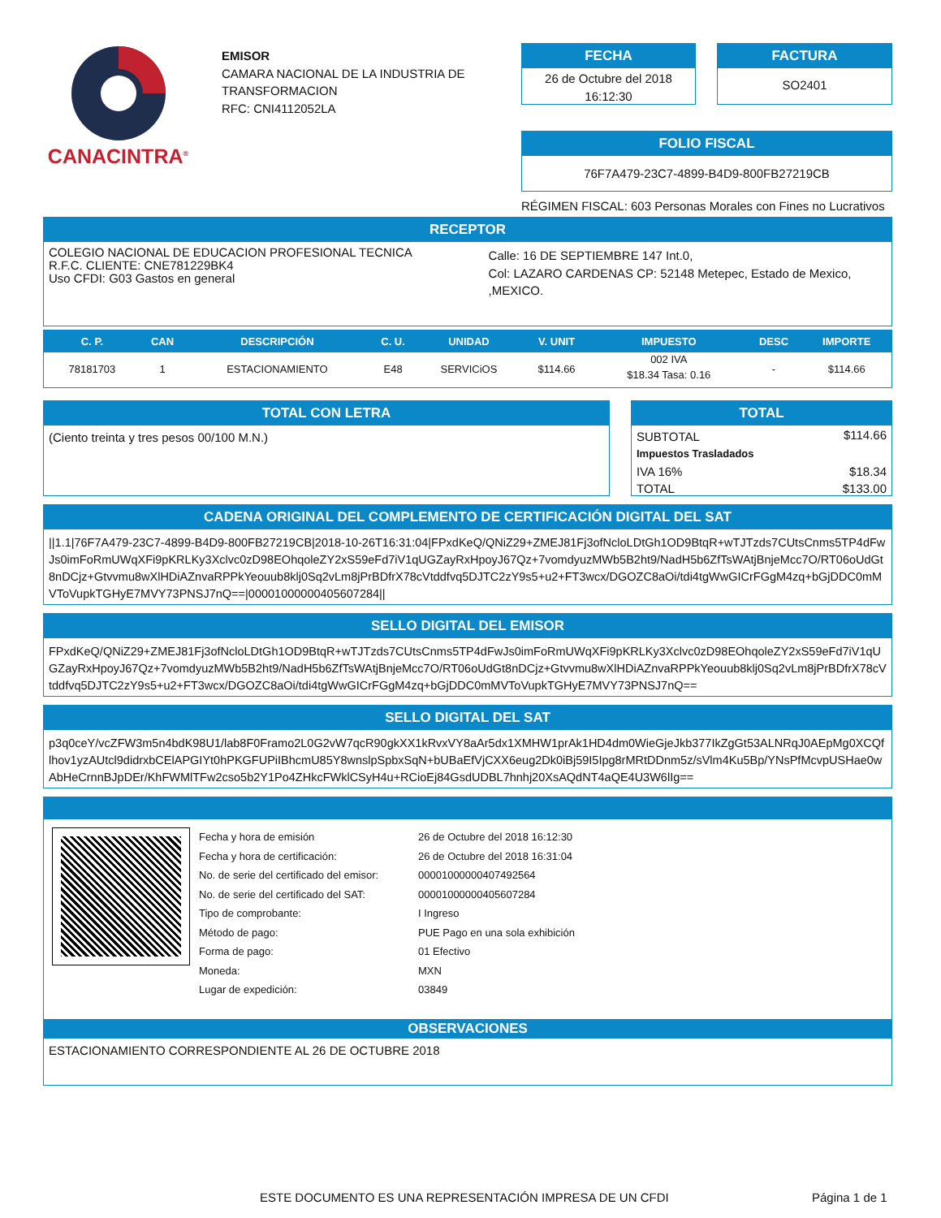CANACINTRA<sup>®</sup>
EMISOR
CAMARA NACIONAL DE LA INDUSTRIA DE
TRANSFORMACION
RFC: CNI4112052LA
FECHA
26 de Octubre del 2018
16:12:30
FACTURA
SO2401
FOLIO FISCAL
76F7A479-23C7-4899-B4D9-800FB27219CB
RÉGIMEN FISCAL: 603 Personas Morales con Fines no Lucrativos
RECEPTOR
COLEGIO NACIONAL DE EDUCACION PROFESIONAL TECNICA
R.F.C. CLIENTE: CNE781229BK4
Uso CFDI: G03 Gastos en general
Calle: 16 DE SEPTIEMBRE 147 Int.0,
Col: LAZARO CARDENAS CP: 52148 Metepec, Estado de Mexico, ,MEXICO.
| C. P. | CAN | DESCRIPCIÓN | C. U. | UNIDAD | V. UNIT | IMPUESTO | DESC | IMPORTE |
| --- | --- | --- | --- | --- | --- | --- | --- | --- |
| 78181703 | 1 | ESTACIONAMIENTO | E48 | SERVICiOS | $114.66 | 002 IVA $18.34 Tasa: 0.16 | - | $114.66 |
TOTAL CON LETRA
(Ciento treinta y tres pesos 00/100 M.N.)
TOTAL
| SUBTOTAL | $114.66 |
| Impuestos Trasladados | |
| IVA 16% | $18.34 |
| TOTAL | $133.00 |
CADENA ORIGINAL DEL COMPLEMENTO DE CERTIFICACIÓN DIGITAL DEL SAT
||1.1|76F7A479-23C7-4899-B4D9-800FB27219CB|2018-10-26T16:31:04|FPxdKeQ/QNiZ29+ZMEJ81Fj3ofNcloLDtGh1OD9BtqR+wTJTzds7CUtsCnms5TP4dFwJs0imFoRmUWqXFi9pKRLKy3Xclvc0zD98EOhqoleZY2xS59eFd7iV1qUGZayRxHpoyJ67Qz+7vomdyuzMWb5B2ht9/NadH5b6ZfTsWAtjBnjeMcc7O/RT06oUdGt8nDCjz+Gtvvmu8wXlHDiAZnvaRPPkYeouub8klj0Sq2vLm8jPrBDfrX78cVtddfvq5DJTC2zY9s5+u2+FT3wcx/DGOZC8aOi/tdi4tgWwGICrFGgM4zq+bGjDDC0mMVToVupkTGHyE7MVY73PNSJ7nQ==|00001000000405607284||
SELLO DIGITAL DEL EMISOR
FPxdKeQ/QNiZ29+ZMEJ81Fj3ofNcloLDtGh1OD9BtqR+wTJTzds7CUtsCnms5TP4dFwJs0imFoRmUWqXFi9pKRLKy3Xclvc0zD98EOhqoleZY2xS59eFd7iV1qUGZayRxHpoyJ67Qz+7vomdyuzMWb5B2ht9/NadH5b6ZfTsWAtjBnjeMcc7O/RT06oUdGt8nDCjz+Gtvvmu8wXlHDiAZnvaRPPkYeouub8klj0Sq2vLm8jPrBDfrX78cVtddfvq5DJTC2zY9s5+u2+FT3wcx/DGOZC8aOi/tdi4tgWwGICrFGgM4zq+bGjDDC0mMVToVupkTGHyE7MVY73PNSJ7nQ==
SELLO DIGITAL DEL SAT
p3q0ceY/vcZFW3m5n4bdK98U1/lab8F0Framo2L0G2vW7qcR90gkXX1kRvxVY8aAr5dx1XMHW1prAk1HD4dm0WieGjeJkb377IkZgGt53ALNRqJ0AEpMg0XCQflhov1yzAUtcl9didrxbCElAPGIYt0hPKGFUPiIBhcmU85Y8wnslpSpbxSqN+bUBaEfVjCXX6eug2Dk0iBj59I5Ipg8rMRtDDnm5z/sVlm4Ku5Bp/YNsPfMcvpUSHae0wAbHeCrnnBJpDEr/KhFWMlTFw2cso5b2Y1Po4ZHkcFWklCSyH4u+RCioEj84GsdUDBL7hnhj20XsAQdNT4aQE4U3W6lIg==
| Fecha y hora de emisión | 26 de Octubre del 2018 16:12:30 |
| Fecha y hora de certificación: | 26 de Octubre del 2018 16:31:04 |
| No. de serie del certificado del emisor: | 00001000000407492564 |
| No. de serie del certificado del SAT: | 00001000000405607284 |
| Tipo de comprobante: | I Ingreso |
| Método de pago: | PUE Pago en una sola exhibición |
| Forma de pago: | 01 Efectivo |
| Moneda: | MXN |
| Lugar de expedición: | 03849 |
OBSERVACIONES
ESTACIONAMIENTO CORRESPONDIENTE AL 26 DE OCTUBRE 2018
ESTE DOCUMENTO ES UNA REPRESENTACIÓN IMPRESA DE UN CFDI
Página 1 de 1